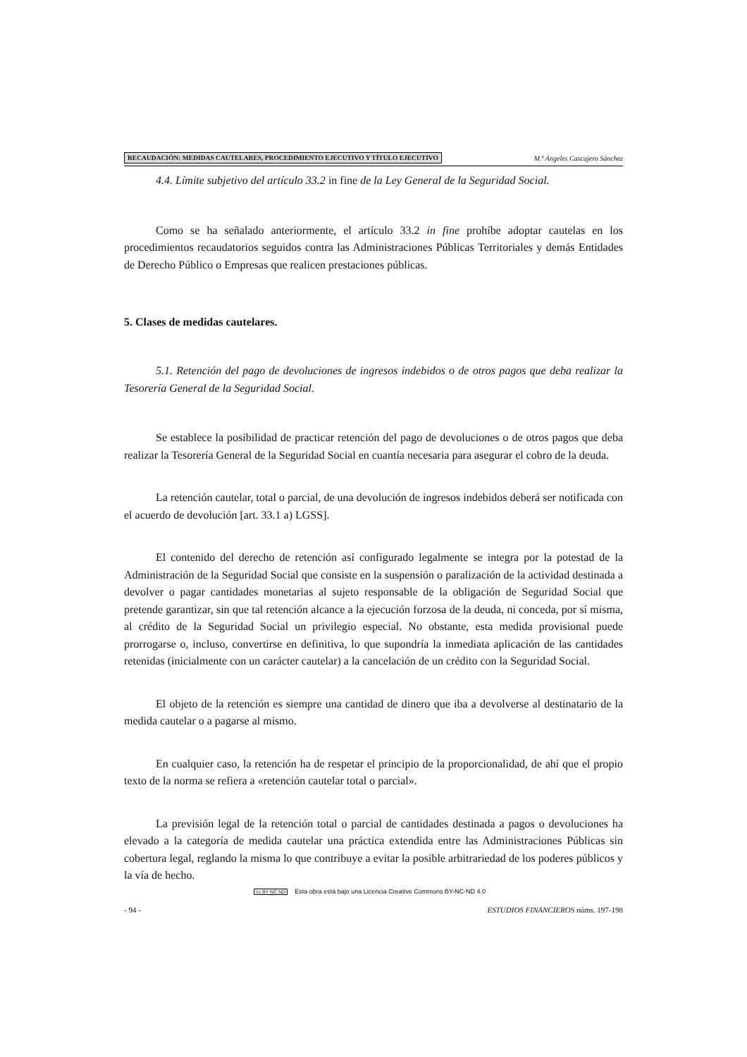RECAUDACIÓN: MEDIDAS CAUTELARES, PROCEDIMIENTO EJECUTIVO Y TÍTULO EJECUTIVO M.ª Ángeles Cascajero Sánchez
4.4. Límite subjetivo del artículo 33.2 in fine de la Ley General de la Seguridad Social.
Como se ha señalado anteriormente, el artículo 33.2 in fine prohíbe adoptar cautelas en los procedimientos recaudatorios seguidos contra las Administraciones Públicas Territoriales y demás Entidades de Derecho Público o Empresas que realicen prestaciones públicas.
5. Clases de medidas cautelares.
5.1. Retención del pago de devoluciones de ingresos indebidos o de otros pagos que deba realizar la Tesorería General de la Seguridad Social.
Se establece la posibilidad de practicar retención del pago de devoluciones o de otros pagos que deba realizar la Tesorería General de la Seguridad Social en cuantía necesaria para asegurar el cobro de la deuda.
La retención cautelar, total o parcial, de una devolución de ingresos indebidos deberá ser notificada con el acuerdo de devolución [art. 33.1 a) LGSS].
El contenido del derecho de retención así configurado legalmente se integra por la potestad de la Administración de la Seguridad Social que consiste en la suspensión o paralización de la actividad destinada a devolver o pagar cantidades monetarias al sujeto responsable de la obligación de Seguridad Social que pretende garantizar, sin que tal retención alcance a la ejecución forzosa de la deuda, ni conceda, por sí misma, al crédito de la Seguridad Social un privilegio especial. No obstante, esta medida provisional puede prorrogarse o, incluso, convertirse en definitiva, lo que supondría la inmediata aplicación de las cantidades retenidas (inicialmente con un carácter cautelar) a la cancelación de un crédito con la Seguridad Social.
El objeto de la retención es siempre una cantidad de dinero que iba a devolverse al destinatario de la medida cautelar o a pagarse al mismo.
En cualquier caso, la retención ha de respetar el principio de la proporcionalidad, de ahí que el propio texto de la norma se refiera a «retención cautelar total o parcial».
La previsión legal de la retención total o parcial de cantidades destinada a pagos o devoluciones ha elevado a la categoría de medida cautelar una práctica extendida entre las Administraciones Públicas sin cobertura legal, reglando la misma lo que contribuye a evitar la posible arbitrariedad de los poderes públicos y la vía de hecho.
- 94 - ESTUDIOS FINANCIEROS núms. 197-198
cc BY NC ND Esta obra está bajo una Licencia Creative Commons BY-NC-ND 4.0